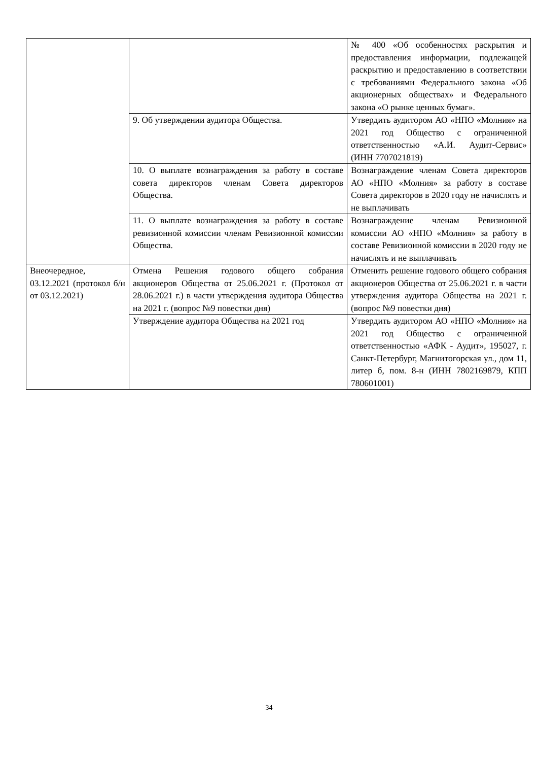| | | № 400 «Об особенностях раскрытия и предоставления информации, подлежащей раскрытию и предоставлению в соответствии с требованиями Федерального закона «Об акционерных обществах» и Федерального закона «О рынке ценных бумаг». |
| | 9. Об утверждении аудитора Общества. | Утвердить аудитором АО «НПО «Молния» на 2021 год Общество с ограниченной ответственностью «А.И. Аудит-Сервис» (ИНН 7707021819) |
| | 10. О выплате вознаграждения за работу в составе совета директоров членам Совета директоров Общества. | Вознаграждение членам Совета директоров АО «НПО «Молния» за работу в составе Совета директоров в 2020 году не начислять и не выплачивать |
| | 11. О выплате вознаграждения за работу в составе ревизионной комиссии членам Ревизионной комиссии Общества. | Вознаграждение членам Ревизионной комиссии АО «НПО «Молния» за работу в составе Ревизионной комиссии в 2020 году не начислять и не выплачивать |
| Внеочередное, 03.12.2021 (протокол б/н от 03.12.2021) | Отмена Решения годового общего собрания акционеров Общества от 25.06.2021 г. (Протокол от 28.06.2021 г.) в части утверждения аудитора Общества на 2021 г. (вопрос №9 повестки дня) | Отменить решение годового общего собрания акционеров Общества от 25.06.2021 г. в части утверждения аудитора Общества на 2021 г. (вопрос №9 повестки дня) |
| | Утверждение аудитора Общества на 2021 год | Утвердить аудитором АО «НПО «Молния» на 2021 год Общество с ограниченной ответственностью «АФК - Аудит», 195027, г. Санкт-Петербург, Магнитогорская ул., дом 11, литер б, пом. 8-н (ИНН 7802169879, КПП 780601001) |
34